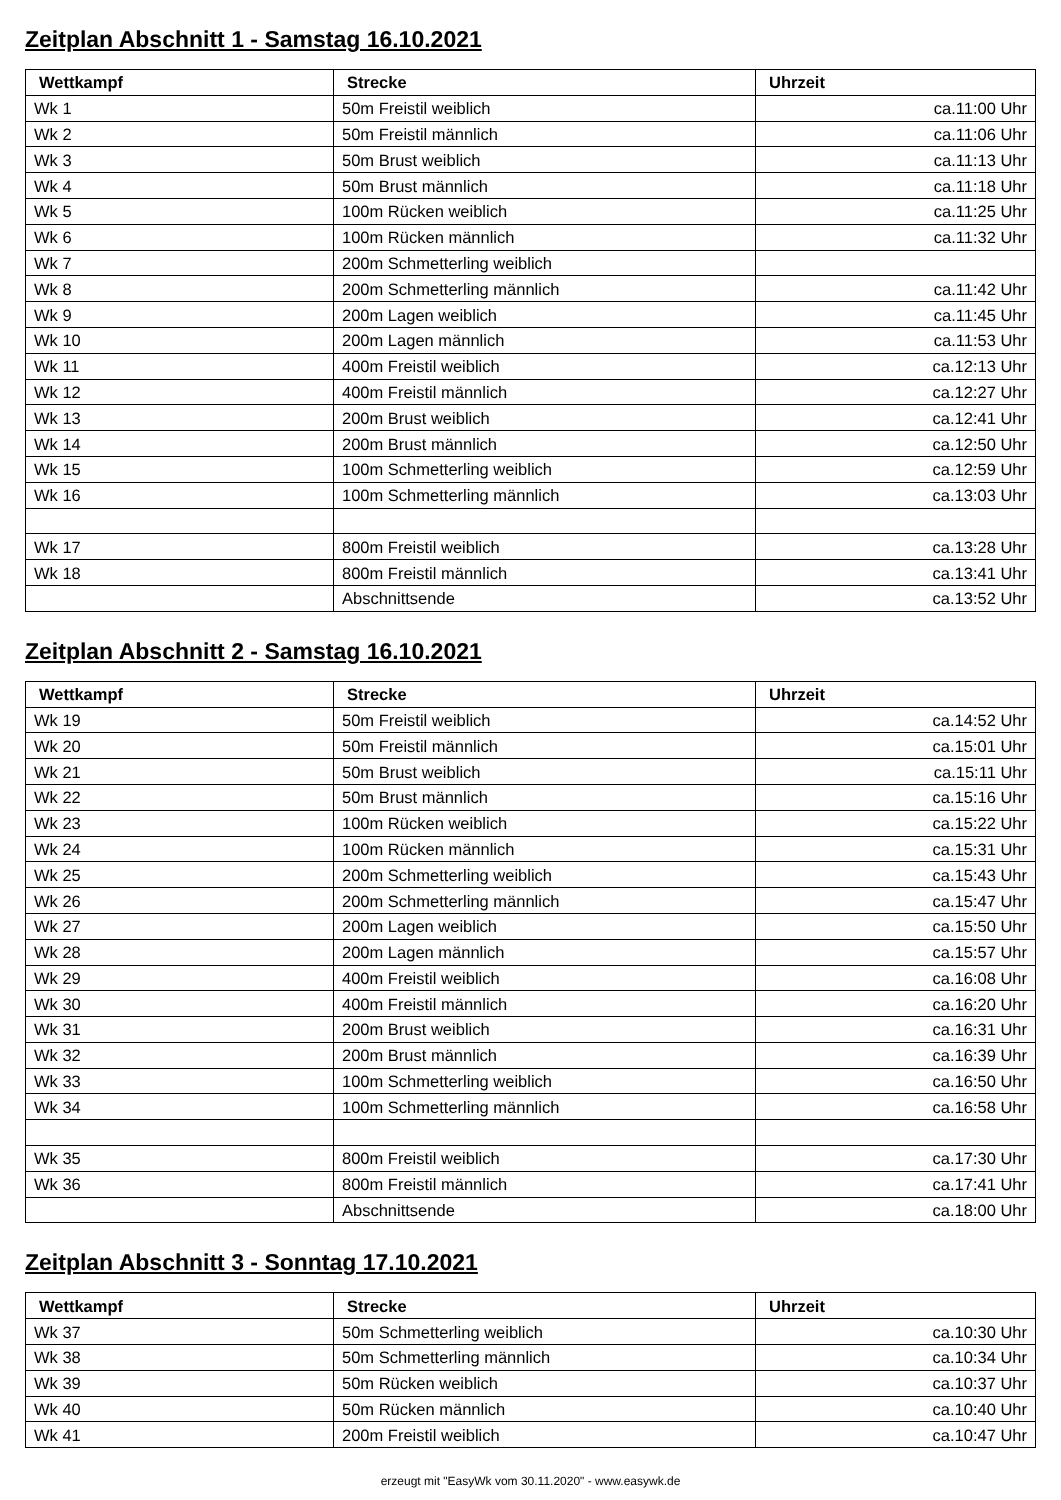Zeitplan Abschnitt 1 - Samstag 16.10.2021
| Wettkampf | Strecke | Uhrzeit |
| --- | --- | --- |
| Wk 1 | 50m Freistil weiblich | ca.11:00 Uhr |
| Wk 2 | 50m Freistil männlich | ca.11:06 Uhr |
| Wk 3 | 50m Brust weiblich | ca.11:13 Uhr |
| Wk 4 | 50m Brust männlich | ca.11:18 Uhr |
| Wk 5 | 100m Rücken weiblich | ca.11:25 Uhr |
| Wk 6 | 100m Rücken männlich | ca.11:32 Uhr |
| Wk 7 | 200m Schmetterling weiblich | |
| Wk 8 | 200m Schmetterling männlich | ca.11:42 Uhr |
| Wk 9 | 200m Lagen weiblich | ca.11:45 Uhr |
| Wk 10 | 200m Lagen männlich | ca.11:53 Uhr |
| Wk 11 | 400m Freistil weiblich | ca.12:13 Uhr |
| Wk 12 | 400m Freistil männlich | ca.12:27 Uhr |
| Wk 13 | 200m Brust weiblich | ca.12:41 Uhr |
| Wk 14 | 200m Brust männlich | ca.12:50 Uhr |
| Wk 15 | 100m Schmetterling weiblich | ca.12:59 Uhr |
| Wk 16 | 100m Schmetterling männlich | ca.13:03 Uhr |
| Wk 17 | 800m Freistil weiblich | ca.13:28 Uhr |
| Wk 18 | 800m Freistil männlich | ca.13:41 Uhr |
| | Abschnittsende | ca.13:52 Uhr |
Zeitplan Abschnitt 2 - Samstag 16.10.2021
| Wettkampf | Strecke | Uhrzeit |
| --- | --- | --- |
| Wk 19 | 50m Freistil weiblich | ca.14:52 Uhr |
| Wk 20 | 50m Freistil männlich | ca.15:01 Uhr |
| Wk 21 | 50m Brust weiblich | ca.15:11 Uhr |
| Wk 22 | 50m Brust männlich | ca.15:16 Uhr |
| Wk 23 | 100m Rücken weiblich | ca.15:22 Uhr |
| Wk 24 | 100m Rücken männlich | ca.15:31 Uhr |
| Wk 25 | 200m Schmetterling weiblich | ca.15:43 Uhr |
| Wk 26 | 200m Schmetterling männlich | ca.15:47 Uhr |
| Wk 27 | 200m Lagen weiblich | ca.15:50 Uhr |
| Wk 28 | 200m Lagen männlich | ca.15:57 Uhr |
| Wk 29 | 400m Freistil weiblich | ca.16:08 Uhr |
| Wk 30 | 400m Freistil männlich | ca.16:20 Uhr |
| Wk 31 | 200m Brust weiblich | ca.16:31 Uhr |
| Wk 32 | 200m Brust männlich | ca.16:39 Uhr |
| Wk 33 | 100m Schmetterling weiblich | ca.16:50 Uhr |
| Wk 34 | 100m Schmetterling männlich | ca.16:58 Uhr |
| Wk 35 | 800m Freistil weiblich | ca.17:30 Uhr |
| Wk 36 | 800m Freistil männlich | ca.17:41 Uhr |
| | Abschnittsende | ca.18:00 Uhr |
Zeitplan Abschnitt 3 - Sonntag 17.10.2021
| Wettkampf | Strecke | Uhrzeit |
| --- | --- | --- |
| Wk 37 | 50m Schmetterling weiblich | ca.10:30 Uhr |
| Wk 38 | 50m Schmetterling männlich | ca.10:34 Uhr |
| Wk 39 | 50m Rücken weiblich | ca.10:37 Uhr |
| Wk 40 | 50m Rücken männlich | ca.10:40 Uhr |
| Wk 41 | 200m Freistil weiblich | ca.10:47 Uhr |
erzeugt mit "EasyWk vom 30.11.2020" - www.easywk.de